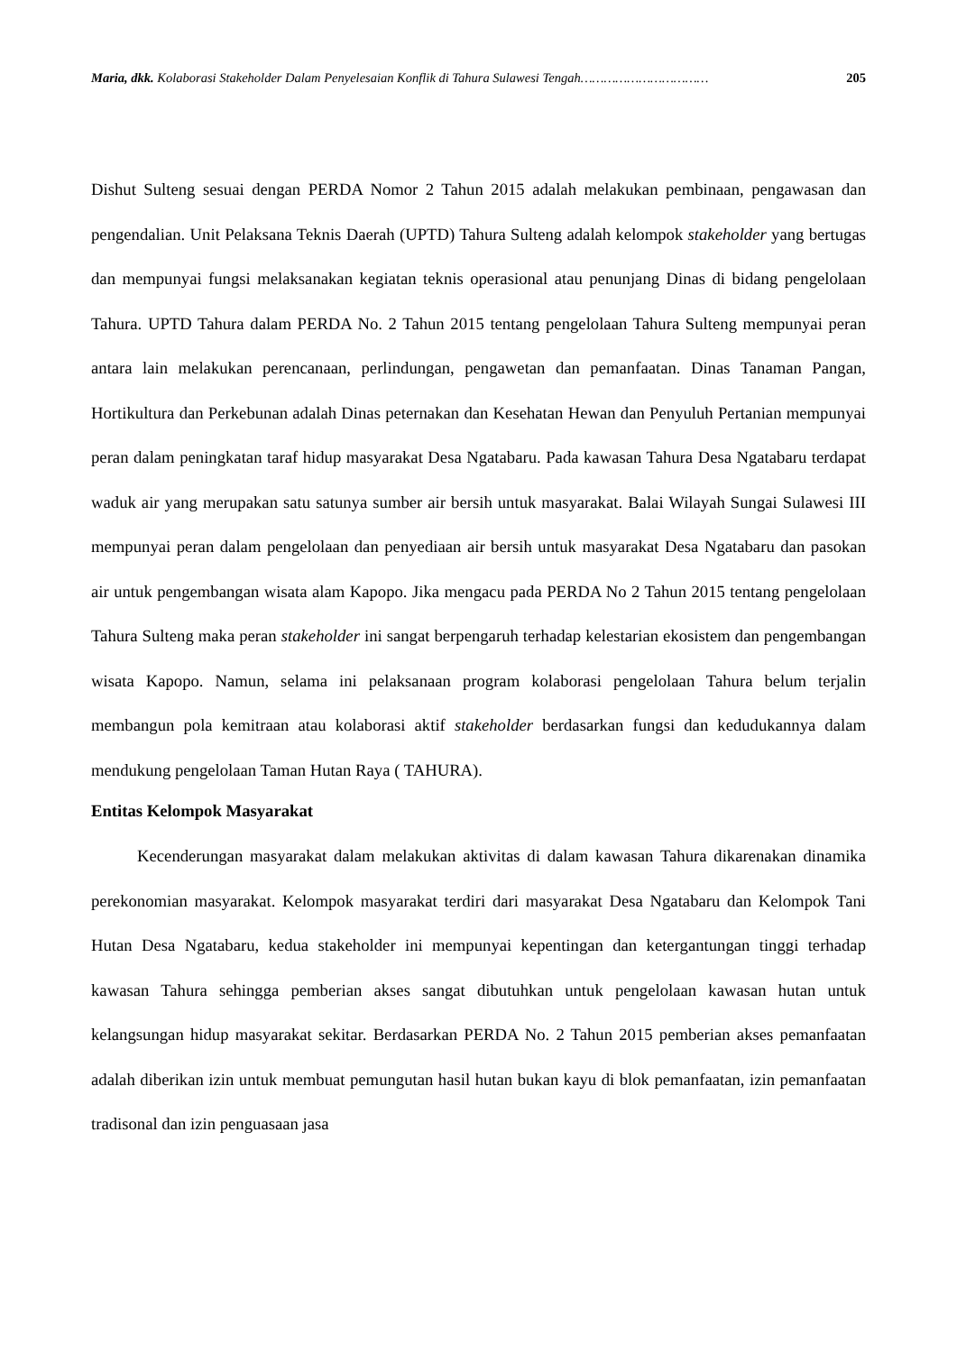Maria, dkk. Kolaborasi Stakeholder Dalam Penyelesaian Konflik di Tahura Sulawesi Tengah…………………………… 205
Dishut Sulteng sesuai dengan PERDA Nomor 2 Tahun 2015 adalah melakukan pembinaan, pengawasan dan pengendalian. Unit Pelaksana Teknis Daerah (UPTD) Tahura Sulteng adalah kelompok stakeholder yang bertugas dan mempunyai fungsi melaksanakan kegiatan teknis operasional atau penunjang Dinas di bidang pengelolaan Tahura. UPTD Tahura dalam PERDA No. 2 Tahun 2015 tentang pengelolaan Tahura Sulteng mempunyai peran antara lain melakukan perencanaan, perlindungan, pengawetan dan pemanfaatan. Dinas Tanaman Pangan, Hortikultura dan Perkebunan adalah Dinas peternakan dan Kesehatan Hewan dan Penyuluh Pertanian mempunyai peran dalam peningkatan taraf hidup masyarakat Desa Ngatabaru. Pada kawasan Tahura Desa Ngatabaru terdapat waduk air yang merupakan satu satunya sumber air bersih untuk masyarakat. Balai Wilayah Sungai Sulawesi III mempunyai peran dalam pengelolaan dan penyediaan air bersih untuk masyarakat Desa Ngatabaru dan pasokan air untuk pengembangan wisata alam Kapopo. Jika mengacu pada PERDA No 2 Tahun 2015 tentang pengelolaan Tahura Sulteng maka peran stakeholder ini sangat berpengaruh terhadap kelestarian ekosistem dan pengembangan wisata Kapopo. Namun, selama ini pelaksanaan program kolaborasi pengelolaan Tahura belum terjalin membangun pola kemitraan atau kolaborasi aktif stakeholder berdasarkan fungsi dan kedudukannya dalam mendukung pengelolaan Taman Hutan Raya ( TAHURA).
Entitas Kelompok Masyarakat
Kecenderungan masyarakat dalam melakukan aktivitas di dalam kawasan Tahura dikarenakan dinamika perekonomian masyarakat. Kelompok masyarakat terdiri dari masyarakat Desa Ngatabaru dan Kelompok Tani Hutan Desa Ngatabaru, kedua stakeholder ini mempunyai kepentingan dan ketergantungan tinggi terhadap kawasan Tahura sehingga pemberian akses sangat dibutuhkan untuk pengelolaan kawasan hutan untuk kelangsungan hidup masyarakat sekitar. Berdasarkan PERDA No. 2 Tahun 2015 pemberian akses pemanfaatan adalah diberikan izin untuk membuat pemungutan hasil hutan bukan kayu di blok pemanfaatan, izin pemanfaatan tradisonal dan izin penguasaan jasa